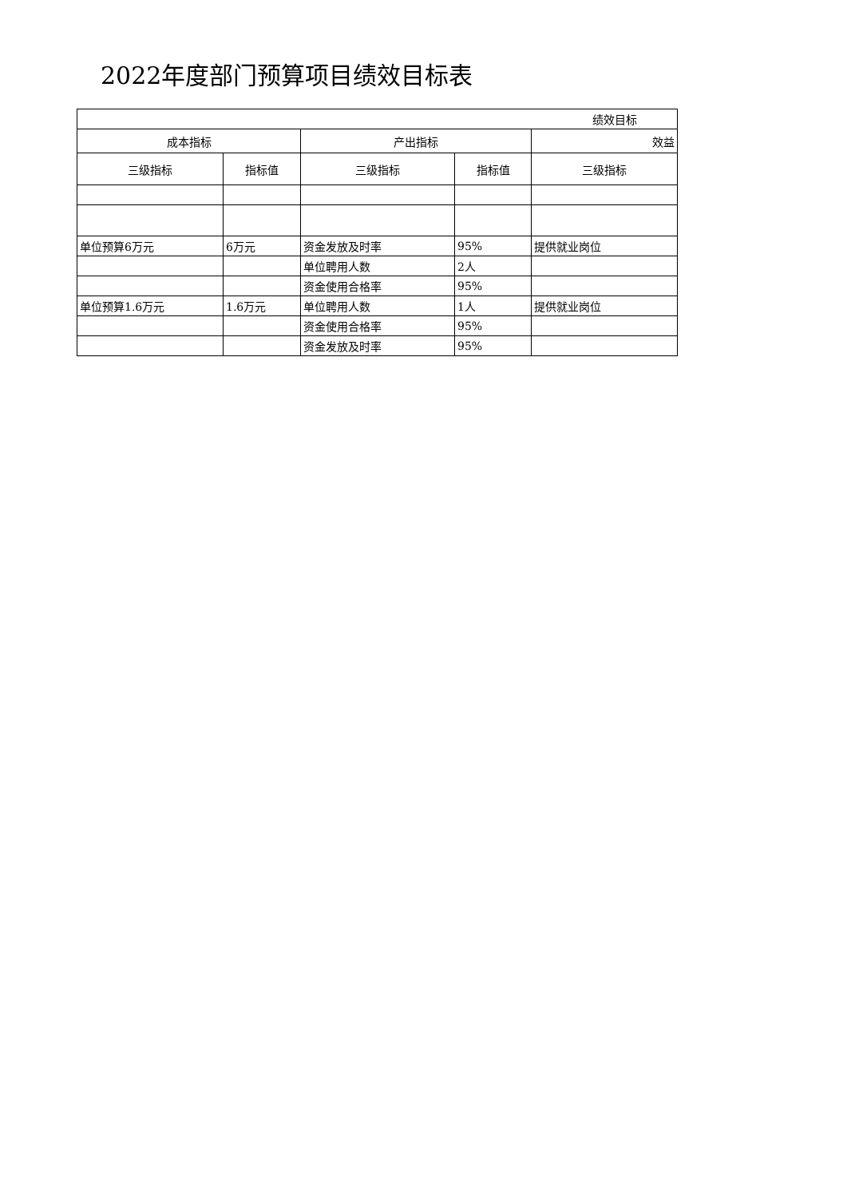2022年度部门预算项目绩效目标表
| 绩效目标 | | | | |
| --- | --- | --- | --- | --- |
| 成本指标 | | 产出指标 | | 效益 |
| 三级指标 | 指标值 | 三级指标 | 指标值 | 三级指标 |
| 单位预算6万元 | 6万元 | 资金发放及时率 | 95% | 提供就业岗位 |
| | | 单位聘用人数 | 2人 | |
| | | 资金使用合格率 | 95% | |
| 单位预算1.6万元 | 1.6万元 | 单位聘用人数 | 1人 | 提供就业岗位 |
| | | 资金使用合格率 | 95% | |
| | | 资金发放及时率 | 95% | |